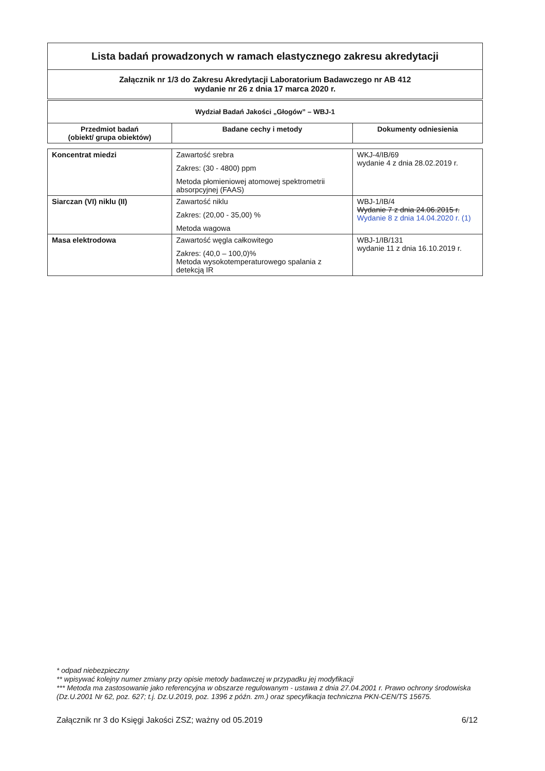| Lista badań prowadzonych w ramach elastycznego zakresu akredytacji |
| Załącznik nr 1/3 do Zakresu Akredytacji Laboratorium Badawczego nr AB 412 wydanie nr 26 z dnia 17 marca 2020 r. |
| Wydział Badań Jakości „Głogów” – WBJ-1 | | |
| Przedmiot badań (obiekt/ grupa obiektów) | Badane cechy i metody | Dokumenty odniesienia |
| Koncentrat miedzi | Zawartość srebra Zakres: (30 - 4800) ppm Metoda płomieniowej atomowej spektrometrii absorpcyjnej (FAAS) | WKJ-4/IB/69 wydanie 4 z dnia 28.02.2019 r. |
| Siarczan (VI) niklu (II) | Zawartość niklu Zakres: (20,00 - 35,00) % Metoda wagowa | WBJ-1/IB/4 Wydanie 7 z dnia 24.06.2015 r. Wydanie 8 z dnia 14.04.2020 r. (1) |
| Masa elektrodowa | Zawartość węgla całkowitego Zakres: (40,0 – 100,0)% Metoda wysokotemperaturowego spalania z detekcją IR | WBJ-1/IB/131 wydanie 11 z dnia 16.10.2019 r. |
* odpad niebezpieczny
** wpisywać kolejny numer zmiany przy opisie metody badawczej w przypadku jej modyfikacji
*** Metoda ma zastosowanie jako referencyjna w obszarze regulowanym - ustawa z dnia 27.04.2001 r. Prawo ochrony środowiska (Dz.U.2001 Nr 62, poz. 627; t.j. Dz.U.2019, poz. 1396 z późn. zm.) oraz specyfikacja techniczna PKN-CEN/TS 15675.
Załącznik nr 3 do Księgi Jakości ZSZ; ważny od 05.2019 6/12